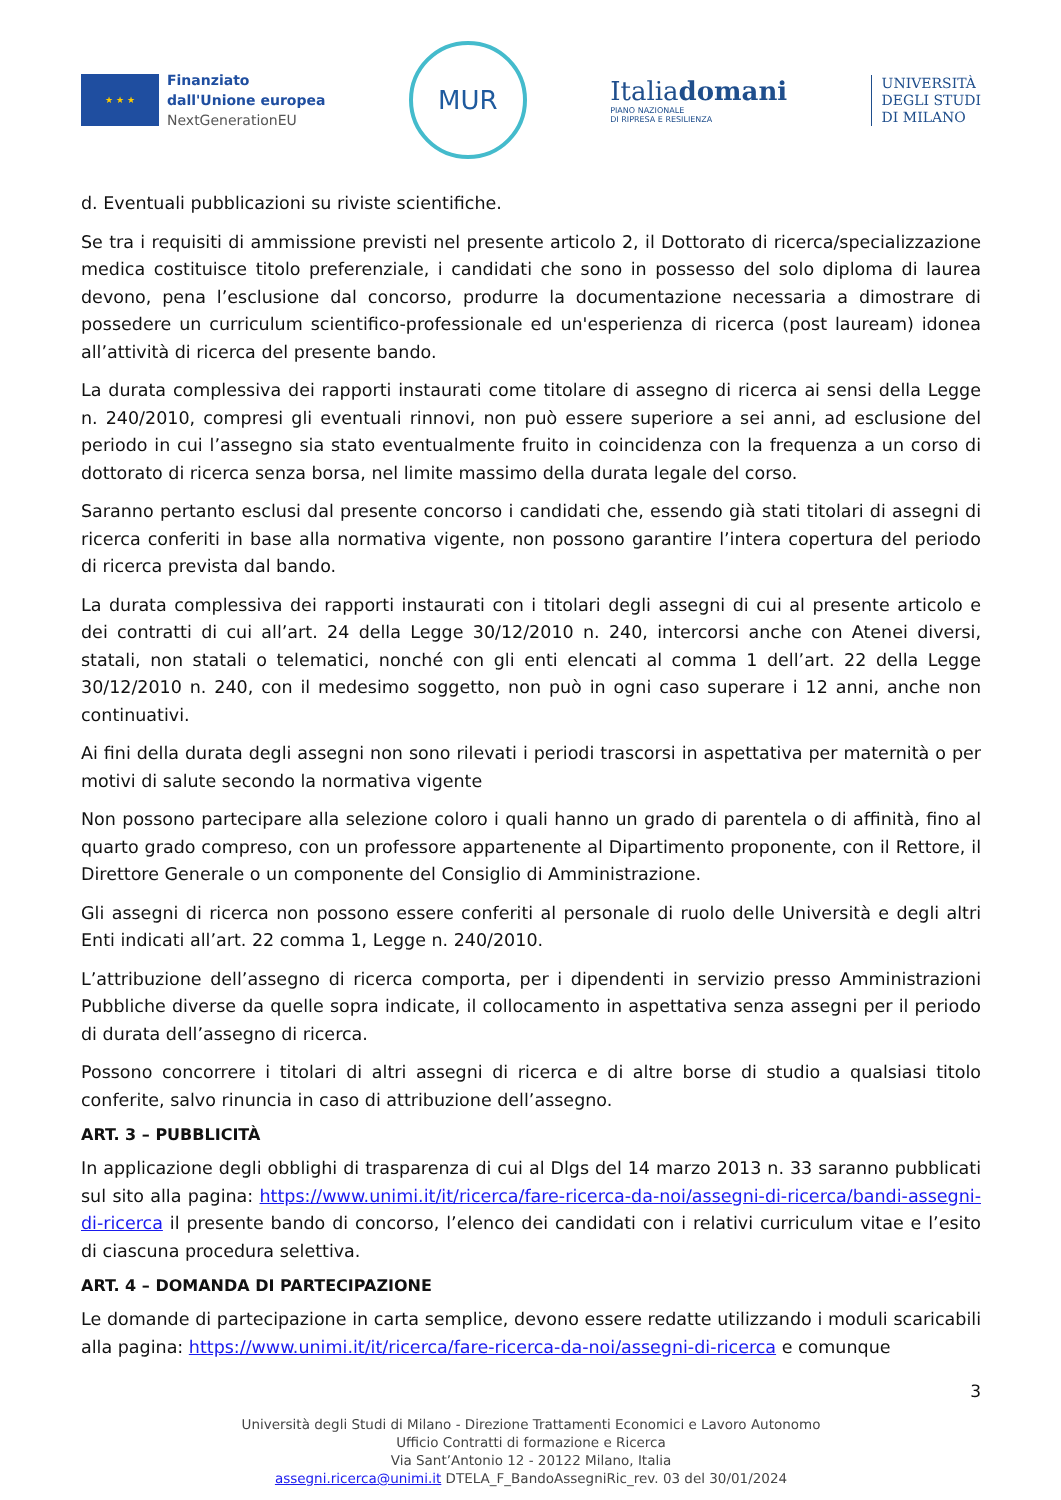★ ★ ★
Finanziato
dall'Unione europea
NextGenerationEU
MUR
Italiadomani
PIANO NAZIONALE
DI RIPRESA E RESILIENZA
UNIVERSITÀ
DEGLI STUDI
DI MILANO
d. Eventuali pubblicazioni su riviste scientifiche.
Se tra i requisiti di ammissione previsti nel presente articolo 2, il Dottorato di ricerca/specializzazione medica costituisce titolo preferenziale, i candidati che sono in possesso del solo diploma di laurea devono, pena l’esclusione dal concorso, produrre la documentazione necessaria a dimostrare di possedere un curriculum scientifico-professionale ed un'esperienza di ricerca (post lauream) idonea all’attività di ricerca del presente bando.
La durata complessiva dei rapporti instaurati come titolare di assegno di ricerca ai sensi della Legge n. 240/2010, compresi gli eventuali rinnovi, non può essere superiore a sei anni, ad esclusione del periodo in cui l’assegno sia stato eventualmente fruito in coincidenza con la frequenza a un corso di dottorato di ricerca senza borsa, nel limite massimo della durata legale del corso.
Saranno pertanto esclusi dal presente concorso i candidati che, essendo già stati titolari di assegni di ricerca conferiti in base alla normativa vigente, non possono garantire l’intera copertura del periodo di ricerca prevista dal bando.
La durata complessiva dei rapporti instaurati con i titolari degli assegni di cui al presente articolo e dei contratti di cui all’art. 24 della Legge 30/12/2010 n. 240, intercorsi anche con Atenei diversi, statali, non statali o telematici, nonché con gli enti elencati al comma 1 dell’art. 22 della Legge 30/12/2010 n. 240, con il medesimo soggetto, non può in ogni caso superare i 12 anni, anche non continuativi.
Ai fini della durata degli assegni non sono rilevati i periodi trascorsi in aspettativa per maternità o per motivi di salute secondo la normativa vigente
Non possono partecipare alla selezione coloro i quali hanno un grado di parentela o di affinità, fino al quarto grado compreso, con un professore appartenente al Dipartimento proponente, con il Rettore, il Direttore Generale o un componente del Consiglio di Amministrazione.
Gli assegni di ricerca non possono essere conferiti al personale di ruolo delle Università e degli altri Enti indicati all’art. 22 comma 1, Legge n. 240/2010.
L’attribuzione dell’assegno di ricerca comporta, per i dipendenti in servizio presso Amministrazioni Pubbliche diverse da quelle sopra indicate, il collocamento in aspettativa senza assegni per il periodo di durata dell’assegno di ricerca.
Possono concorrere i titolari di altri assegni di ricerca e di altre borse di studio a qualsiasi titolo conferite, salvo rinuncia in caso di attribuzione dell’assegno.
ART. 3 – PUBBLICITÀ
In applicazione degli obblighi di trasparenza di cui al Dlgs del 14 marzo 2013 n. 33 saranno pubblicati sul sito alla pagina: https://www.unimi.it/it/ricerca/fare-ricerca-da-noi/assegni-di-ricerca/bandi-assegni-di-ricerca il presente bando di concorso, l’elenco dei candidati con i relativi curriculum vitae e l’esito di ciascuna procedura selettiva.
ART. 4 – DOMANDA DI PARTECIPAZIONE
Le domande di partecipazione in carta semplice, devono essere redatte utilizzando i moduli scaricabili alla pagina: https://www.unimi.it/it/ricerca/fare-ricerca-da-noi/assegni-di-ricerca e comunque
3
Università degli Studi di Milano - Direzione Trattamenti Economici e Lavoro Autonomo
Ufficio Contratti di formazione e Ricerca
Via Sant’Antonio 12 - 20122 Milano, Italia
assegni.ricerca@unimi.it DTELA_F_BandoAssegniRic_rev. 03 del 30/01/2024